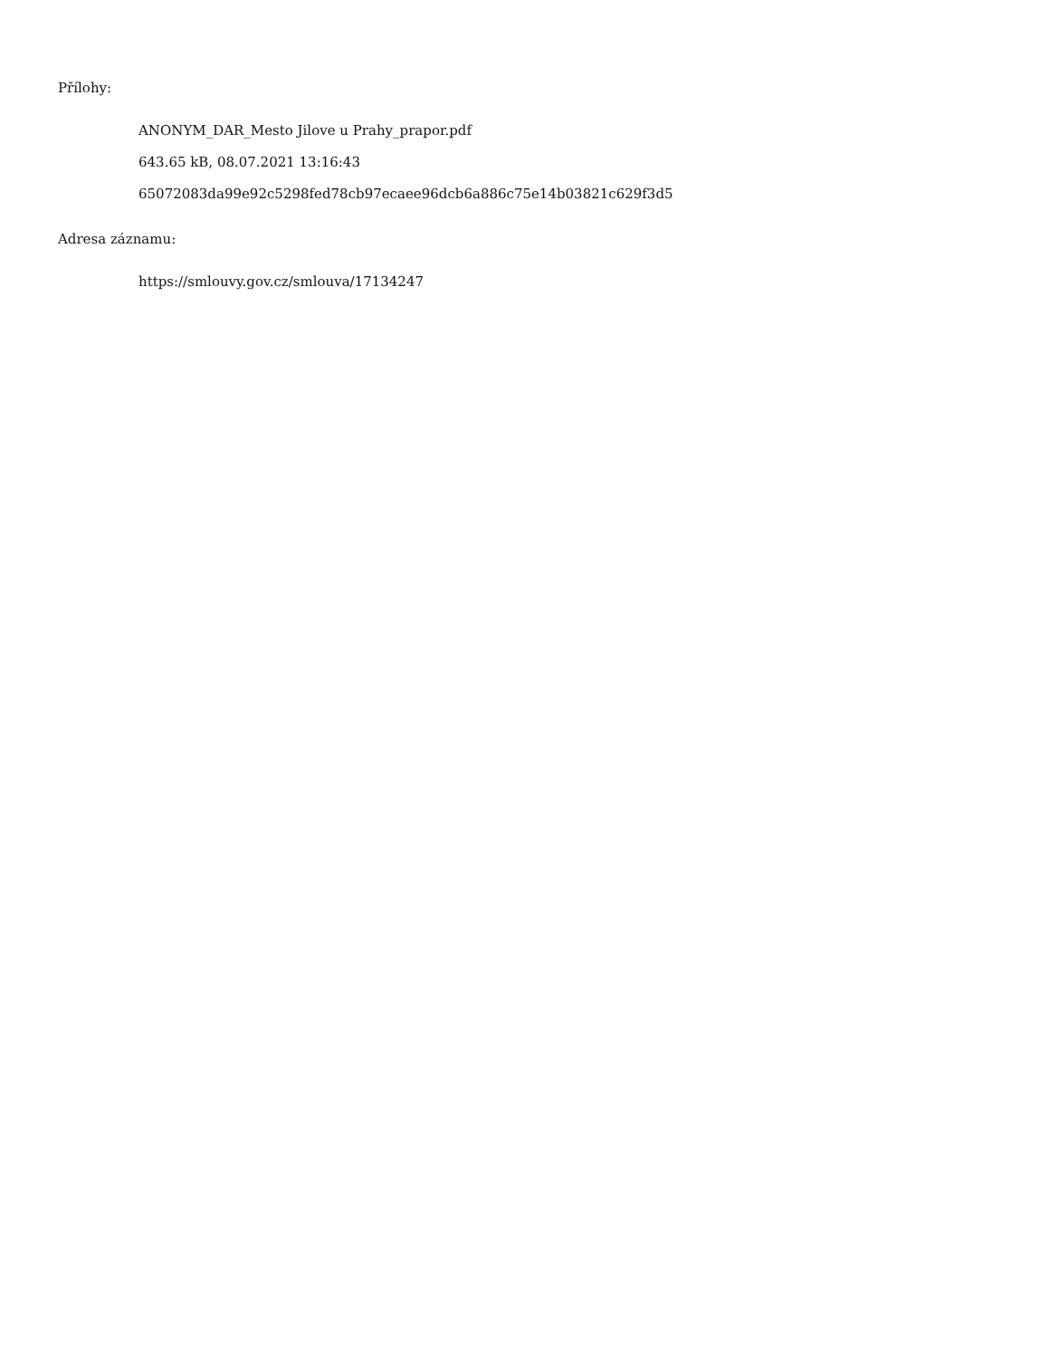Přílohy:
ANONYM_DAR_Mesto Jilove u Prahy_prapor.pdf
643.65 kB, 08.07.2021 13:16:43
65072083da99e92c5298fed78cb97ecaee96dcb6a886c75e14b03821c629f3d5
Adresa záznamu:
https://smlouvy.gov.cz/smlouva/17134247